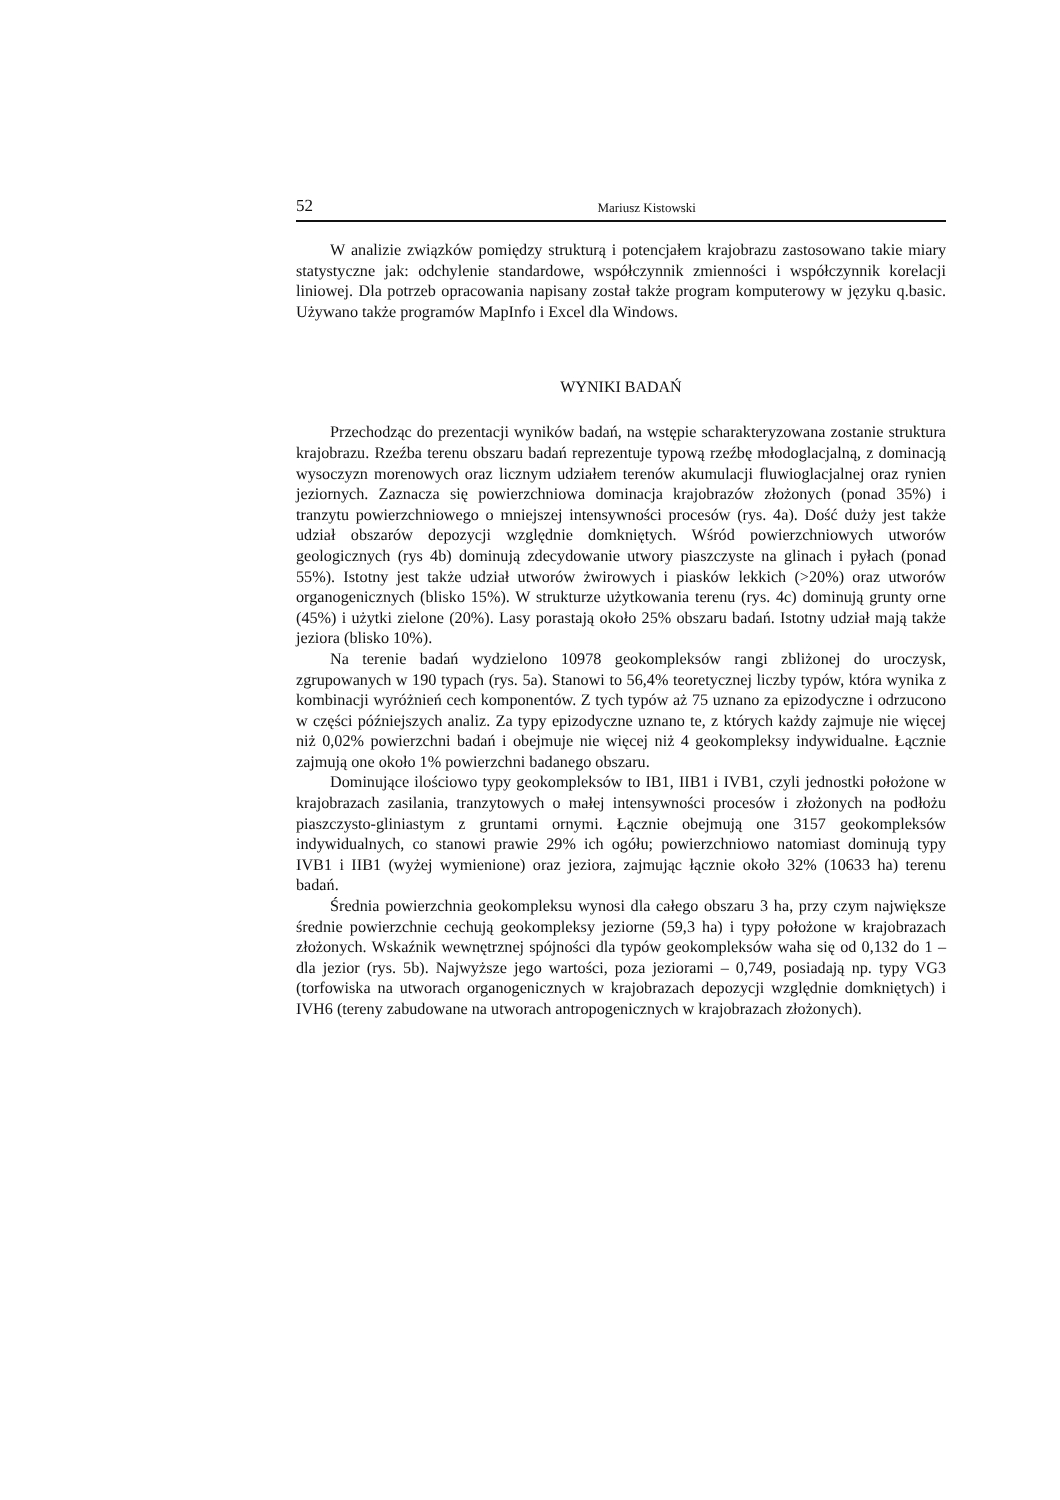52 Mariusz Kistowski
W analizie związków pomiędzy strukturą i potencjałem krajobrazu zastosowano takie miary statystyczne jak: odchylenie standardowe, współczynnik zmienności i współczynnik korelacji liniowej. Dla potrzeb opracowania napisany został także program komputerowy w języku q.basic. Używano także programów MapInfo i Excel dla Windows.
WYNIKI BADAŃ
Przechodząc do prezentacji wyników badań, na wstępie scharakteryzowana zostanie struktura krajobrazu. Rzeźba terenu obszaru badań reprezentuje typową rzeźbę młodoglacjalną, z dominacją wysoczyzn morenowych oraz licznym udziałem terenów akumulacji fluwioglacjalnej oraz rynien jeziornych. Zaznacza się powierzchniowa dominacja krajobrazów złożonych (ponad 35%) i tranzytu powierzchniowego o mniejszej intensywności procesów (rys. 4a). Dość duży jest także udział obszarów depozycji względnie domkniętych. Wśród powierzchniowych utworów geologicznych (rys 4b) dominują zdecydowanie utwory piaszczyste na glinach i pyłach (ponad 55%). Istotny jest także udział utworów żwirowych i piasków lekkich (>20%) oraz utworów organogenicznych (blisko 15%). W strukturze użytkowania terenu (rys. 4c) dominują grunty orne (45%) i użytki zielone (20%). Lasy porastają około 25% obszaru badań. Istotny udział mają także jeziora (blisko 10%).
Na terenie badań wydzielono 10978 geokompleksów rangi zbliżonej do uroczysk, zgrupowanych w 190 typach (rys. 5a). Stanowi to 56,4% teoretycznej liczby typów, która wynika z kombinacji wyróżnień cech komponentów. Z tych typów aż 75 uznano za epizodyczne i odrzucono w części późniejszych analiz. Za typy epizodyczne uznano te, z których każdy zajmuje nie więcej niż 0,02% powierzchni badań i obejmuje nie więcej niż 4 geokompleksy indywidualne. Łącznie zajmują one około 1% powierzchni badanego obszaru.
Dominujące ilościowo typy geokompleksów to IB1, IIB1 i IVB1, czyli jednostki położone w krajobrazach zasilania, tranzytowych o małej intensywności procesów i złożonych na podłożu piaszczysto-gliniastym z gruntami ornymi. Łącznie obejmują one 3157 geokompleksów indywidualnych, co stanowi prawie 29% ich ogółu; powierzchniowo natomiast dominują typy IVB1 i IIB1 (wyżej wymienione) oraz jeziora, zajmując łącznie około 32% (10633 ha) terenu badań.
Średnia powierzchnia geokompleksu wynosi dla całego obszaru 3 ha, przy czym największe średnie powierzchnie cechują geokompleksy jeziorne (59,3 ha) i typy położone w krajobrazach złożonych. Wskaźnik wewnętrznej spójności dla typów geokompleksów waha się od 0,132 do 1 – dla jezior (rys. 5b). Najwyższe jego wartości, poza jeziorami – 0,749, posiadają np. typy VG3 (torfowiska na utworach organogenicznych w krajobrazach depozycji względnie domkniętych) i IVH6 (tereny zabudowane na utworach antropogenicznych w krajobrazach złożonych).